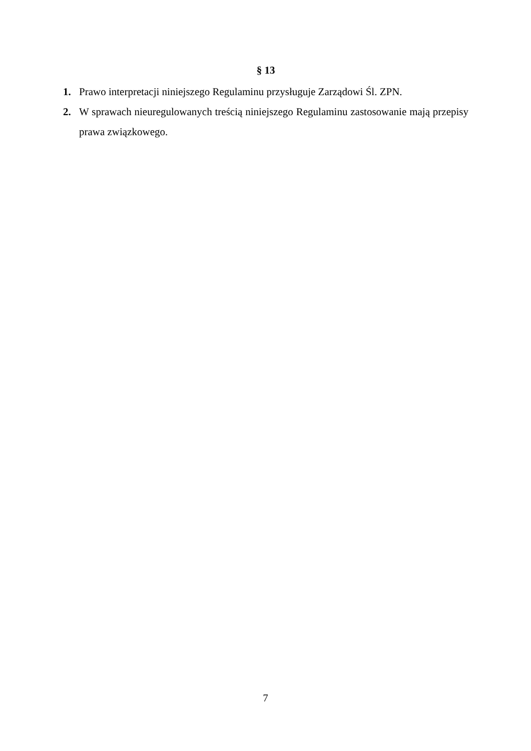§ 13
1. Prawo interpretacji niniejszego Regulaminu przysługuje Zarządowi Śl. ZPN.
2. W sprawach nieuregulowanych treścią niniejszego Regulaminu zastosowanie mają przepisy prawa związkowego.
7